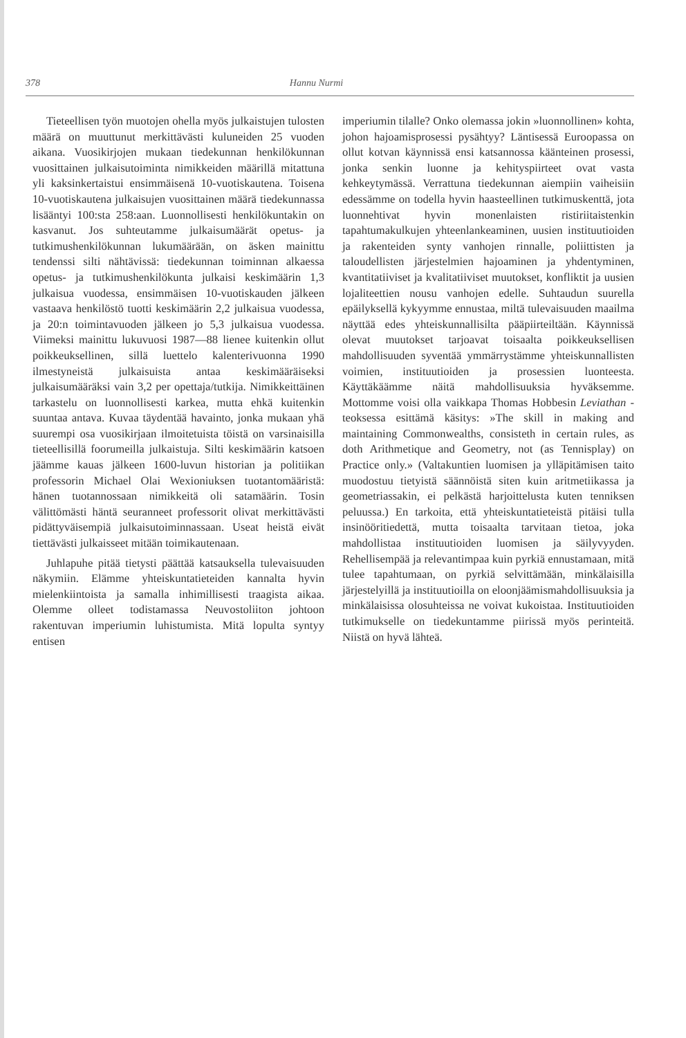378 Hannu Nurmi
Tieteellisen työn muotojen ohella myös julkaistujen tulosten määrä on muuttunut merkittävästi kuluneiden 25 vuoden aikana. Vuosikirjojen mukaan tiedekunnan henkilökunnan vuosittainen julkaisutoiminta nimikkeiden määrillä mitattuna yli kaksinkertaistui ensimmäisenä 10-vuotiskautena. Toisena 10-vuotiskautena julkaisujen vuosittainen määrä tiedekunnassa lisääntyi 100:sta 258:aan. Luonnollisesti henkilökuntakin on kasvanut. Jos suhteutamme julkaisumäärät opetus- ja tutkimushenkilökunnan lukumäärään, on äsken mainittu tendenssi silti nähtävissä: tiedekunnan toiminnan alkaessa opetus- ja tutkimushenkilökunta julkaisi keskimäärin 1,3 julkaisua vuodessa, ensimmäisen 10-vuotiskauden jälkeen vastaava henkilöstö tuotti keskimäärin 2,2 julkaisua vuodessa, ja 20:n toimintavuoden jälkeen jo 5,3 julkaisua vuodessa. Viimeksi mainittu lukuvuosi 1987—88 lienee kuitenkin ollut poikkeuksellinen, sillä luettelo kalenterivuonna 1990 ilmestyneistä julkaisuista antaa keskimääräiseksi julkaisumääräksi vain 3,2 per opettaja/tutkija. Nimikkeittäinen tarkastelu on luonnollisesti karkea, mutta ehkä kuitenkin suuntaa antava. Kuvaa täydentää havainto, jonka mukaan yhä suurempi osa vuosikirjaan ilmoitetuista töistä on varsinaisilla tieteellisillä foorumeilla julkaistuja. Silti keskimäärin katsoen jäämme kauas jälkeen 1600-luvun historian ja politiikan professorin Michael Olai Wexioniuksen tuotantomääristä: hänen tuotannossaan nimikkeitä oli satamäärin. Tosin välittömästi häntä seuranneet professorit olivat merkittävästi pidättyväisempiä julkaisutoiminnassaan. Useat heistä eivät tiettävästi julkaisseet mitään toimikautenaan.
Juhlapuhe pitää tietysti päättää katsauksella tulevaisuuden näkymiin. Elämme yhteiskuntatieteiden kannalta hyvin mielenkiintoista ja samalla inhimillisesti traagista aikaa. Olemme olleet todistamassa Neuvostoliiton johtoon rakentuvan imperiumin luhistumista. Mitä lopulta syntyy entisen
imperiumin tilalle? Onko olemassa jokin »luonnollinen» kohta, johon hajoamisprosessi pysähtyy? Läntisessä Euroopassa on ollut kotvan käynnissä ensi katsannossa käänteinen prosessi, jonka senkin luonne ja kehityspiirteet ovat vasta kehkeytymässä. Verrattuna tiedekunnan aiempiin vaiheisiin edessämme on todella hyvin haasteellinen tutkimuskenttä, jota luonnehtivat hyvin monenlaisten ristiriitaistenkin tapahtumakulkujen yhteenlankeaminen, uusien instituutioiden ja rakenteiden synty vanhojen rinnalle, poliittisten ja taloudellisten järjestelmien hajoaminen ja yhdentyminen, kvantitatiiviset ja kvalitatiiviset muutokset, konfliktit ja uusien lojaliteettien nousu vanhojen edelle. Suhtaudun suurella epäilyksellä kykyymme ennustaa, miltä tulevaisuuden maailma näyttää edes yhteiskunnallisilta pääpiirteiltään. Käynnissä olevat muutokset tarjoavat toisaalta poikkeuksellisen mahdollisuuden syventää ymmärrystämme yhteiskunnallisten voimien, instituutioiden ja prosessien luonteesta. Käyttäkäämme näitä mahdollisuuksia hyväksemme. Mottomme voisi olla vaikkapa Thomas Hobbesin Leviathan -teoksessa esittämä käsitys: »The skill in making and maintaining Commonwealths, consisteth in certain rules, as doth Arithmetique and Geometry, not (as Tennisplay) on Practice only.» (Valtakuntien luomisen ja ylläpitämisen taito muodostuu tietyistä säännöistä siten kuin aritmetiikassa ja geometriassakin, ei pelkästä harjoittelusta kuten tenniksen peluussa.) En tarkoita, että yhteiskuntatieteistä pitäisi tulla insinööritiedettä, mutta toisaalta tarvitaan tietoa, joka mahdollistaa instituutioiden luomisen ja säilyvyyden. Rehellisempää ja relevantimpaa kuin pyrkiä ennustamaan, mitä tulee tapahtumaan, on pyrkiä selvittämään, minkälaisilla järjestelyillä ja instituutioilla on eloonjäämismahdollisuuksia ja minkälaisissa olosuhteissa ne voivat kukoistaa. Instituutioiden tutkimukselle on tiedekuntamme piirissä myös perinteitä. Niistä on hyvä lähteä.